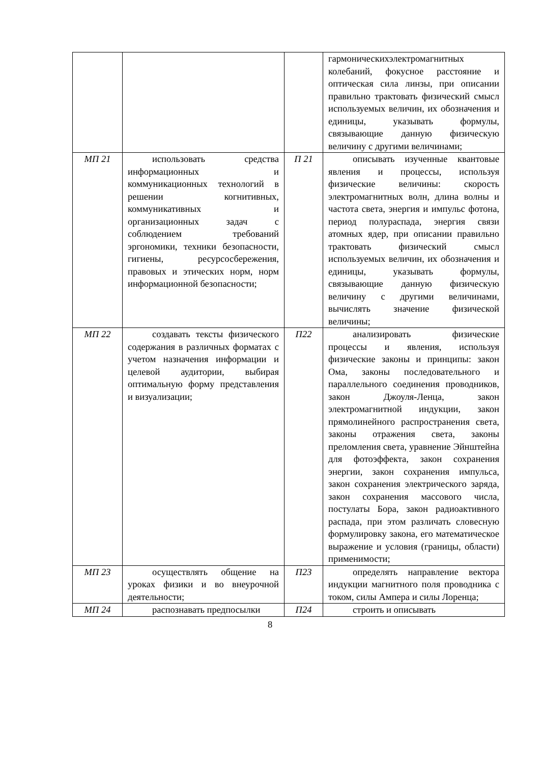| | | | гармоническихэлектромагнитных колебаний, фокусное расстояние и оптическая сила линзы, при описании правильно трактовать физический смысл используемых величин, их обозначения и единицы, указывать формулы, связывающие данную физическую величину с другими величинами; |
| МП 21 | использовать средства информационных и коммуникационных технологий в решении когнитивных, коммуникативных и организационных задач с соблюдением требований эргономики, техники безопасности, гигиены, ресурсосбережения, правовых и этических норм, норм информационной безопасности; | П 21 | описывать изученные квантовые явления и процессы, используя физические величины: скорость электромагнитных волн, длина волны и частота света, энергия и импульс фотона, период полураспада, энергия связи атомных ядер, при описании правильно трактовать физический смысл используемых величин, их обозначения и единицы, указывать формулы, связывающие данную физическую величину с другими величинами, вычислять значение физической величины; |
| МП 22 | создавать тексты физического содержания в различных форматах с учетом назначения информации и целевой аудитории, выбирая оптимальную форму представления и визуализации; | П22 | анализировать физические процессы и явления, используя физические законы и принципы: закон Ома, законы последовательного и параллельного соединения проводников, закон Джоуля-Ленца, закон электромагнитной индукции, закон прямолинейного распространения света, законы отражения света, законы преломления света, уравнение Эйнштейна для фотоэффекта, закон сохранения энергии, закон сохранения импульса, закон сохранения электрического заряда, закон сохранения массового числа, постулаты Бора, закон радиоактивного распада, при этом различать словесную формулировку закона, его математическое выражение и условия (границы, области) применимости; |
| МП 23 | осуществлять общение на уроках физики и во внеурочной деятельности; | П23 | определять направление вектора индукции магнитного поля проводника с током, силы Ампера и силы Лоренца; |
| МП 24 | распознавать предпосылки | П24 | строить и описывать |
8